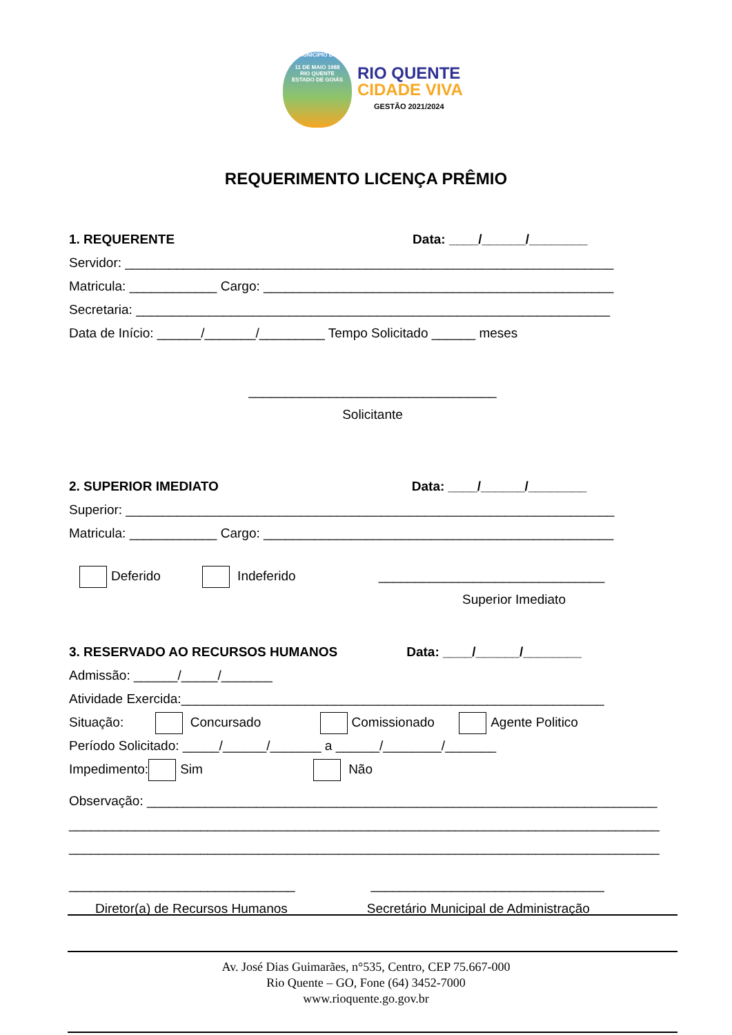MUNICÍPIO DE
11 DE MAIO 1988
RIO QUENTE
ESTADO DE GOIÁS
RIO QUENTE
CIDADE VIVA
GESTÃO 2021/2024
REQUERIMENTO LICENÇA PRÊMIO
1. REQUERENTE Data: ____/______/________
Servidor: ___________________________________________________________________
Matricula: ____________ Cargo: ________________________________________________
Secretaria: _________________________________________________________________
Data de Início: ______/_______/_________ Tempo Solicitado ______ meses
__________________________________
Solicitante
2. SUPERIOR IMEDIATO Data: ____/______/________
Superior: ___________________________________________________________________
Matricula: ____________ Cargo: ________________________________________________
Deferido Indeferido _______________________________
Superior Imediato
3. RESERVADO AO RECURSOS HUMANOS Data: ____/______/________
Admissão: ______/_____/_______
Atividade Exercida:__________________________________________________________
Situação: Concursado Comissionado Agente Politico
Período Solicitado: _____/______/_______ a ______/________/_______
Impedimento: Sim Não
Observação: ______________________________________________________________________
_________________________________________________________________________________
_________________________________________________________________________________
_______________________________ ________________________________
Diretor(a) de Recursos Humanos Secretário Municipal de Administração
Av. José Dias Guimarães, n°535, Centro, CEP 75.667-000
Rio Quente – GO, Fone (64) 3452-7000
www.rioquente.go.gov.br